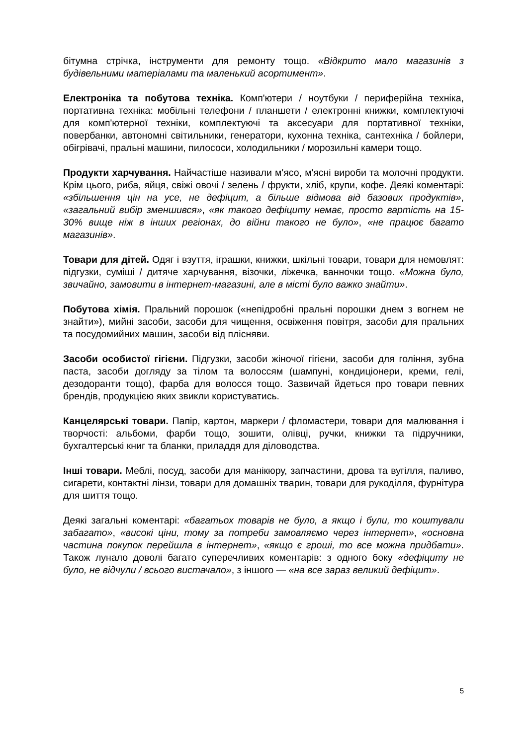бітумна стрічка, інструменти для ремонту тощо. «Відкрито мало магазинів з будівельними матеріалами та маленький асортимент».
Електроніка та побутова техніка. Комп'ютери / ноутбуки / периферійна техніка, портативна техніка: мобільні телефони / планшети / електронні книжки, комплектуючі для комп'ютерної техніки, комплектуючі та аксесуари для портативної техніки, повербанки, автономні світильники, генератори, кухонна техніка, сантехніка / бойлери, обігрівачі, пральні машини, пилососи, холодильники / морозильні камери тощо.
Продукти харчування. Найчастіше називали м'ясо, м'ясні вироби та молочні продукти. Крім цього, риба, яйця, свіжі овочі / зелень / фрукти, хліб, крупи, кофе. Деякі коментарі: «збільшення цін на усе, не дефіцит, а більше відмова від базових продуктів», «загальний вибір зменшився», «як такого дефіциту немає, просто вартість на 15-30% вище ніж в інших регіонах, до війни такого не було», «не працює багато магазинів».
Товари для дітей. Одяг і взуття, іграшки, книжки, шкільні товари, товари для немовлят: підгузки, суміші / дитяче харчування, візочки, ліжечка, ванночки тощо. «Можна було, звичайно, замовити в інтернет-магазині, але в місті було важко знайти».
Побутова хімія. Пральний порошок («непідробні пральні порошки днем з вогнем не знайти»), мийні засоби, засоби для чищення, освіження повітря, засоби для пральних та посудомийних машин, засоби від плісняви.
Засоби особистої гігієни. Підгузки, засоби жіночої гігієни, засоби для гоління, зубна паста, засоби догляду за тілом та волоссям (шампуні, кондиціонери, креми, гелі, дезодоранти тощо), фарба для волосся тощо. Зазвичай йдеться про товари певних брендів, продукцією яких звикли користуватись.
Канцелярські товари. Папір, картон, маркери / фломастери, товари для малювання і творчості: альбоми, фарби тощо, зошити, олівці, ручки, книжки та підручники, бухгалтерські книг та бланки, приладдя для діловодства.
Інші товари. Меблі, посуд, засоби для манікюру, запчастини, дрова та вугілля, паливо, сигарети, контактні лінзи, товари для домашніх тварин, товари для рукоділля, фурнітура для шиття тощо.
Деякі загальні коментарі: «багатьох товарів не було, а якщо і були, то коштували забагато», «високі ціни, тому за потреби замовляємо через інтернет», «основна частина покупок перейшла в інтернет», «якщо є гроші, то все можна придбати». Також лунало доволі багато суперечливих коментарів: з одного боку «дефіциту не було, не відчули / всього вистачало», з іншого — «на все зараз великий дефіцит».
5